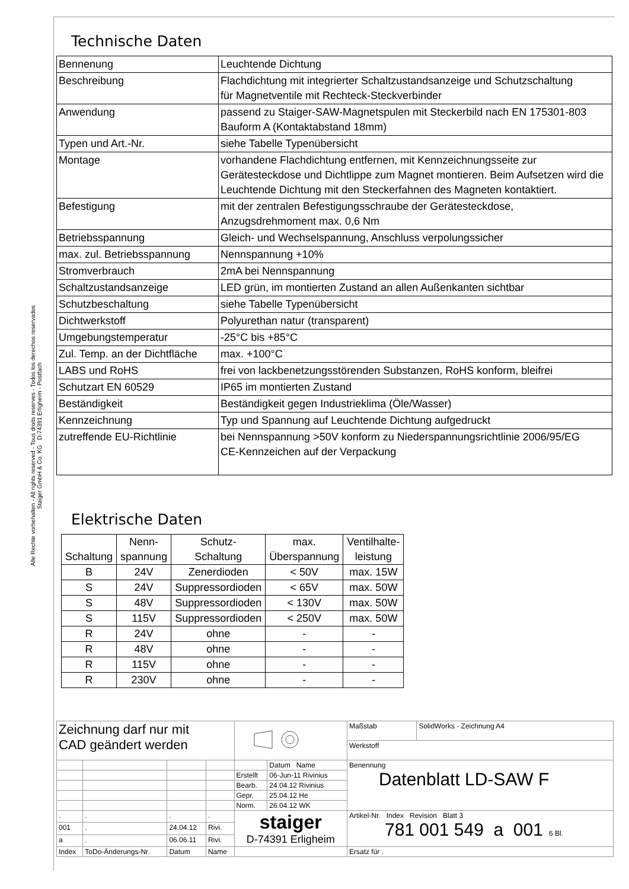Alle Rechte vorbehalten - All rights reserved - Tous droits reserves - Todos los derechos reservados
Staiger GmbH & Co. KG D-74391 Erligheim - Postfach
Technische Daten
| Bennenung | Leuchtende Dichtung |
| Beschreibung | Flachdichtung mit integrierter Schaltzustandsanzeige und Schutzschaltung für Magnetventile mit Rechteck-Steckverbinder |
| Anwendung | passend zu Staiger-SAW-Magnetspulen mit Steckerbild nach EN 175301-803 Bauform A (Kontaktabstand 18mm) |
| Typen und Art.-Nr. | siehe Tabelle Typenübersicht |
| Montage | vorhandene Flachdichtung entfernen, mit Kennzeichnungsseite zur Gerätesteckdose und Dichtlippe zum Magnet montieren. Beim Aufsetzen wird die Leuchtende Dichtung mit den Steckerfahnen des Magneten kontaktiert. |
| Befestigung | mit der zentralen Befestigungsschraube der Gerätesteckdose, Anzugsdrehmoment max. 0,6 Nm |
| Betriebsspannung | Gleich- und Wechselspannung, Anschluss verpolungssicher |
| max. zul. Betriebsspannung | Nennspannung +10% |
| Stromverbrauch | 2mA bei Nennspannung |
| Schaltzustandsanzeige | LED grün, im montierten Zustand an allen Außenkanten sichtbar |
| Schutzbeschaltung | siehe Tabelle Typenübersicht |
| Dichtwerkstoff | Polyurethan natur (transparent) |
| Umgebungstemperatur | -25°C bis +85°C |
| Zul. Temp. an der Dichtfläche | max. +100°C |
| LABS und RoHS | frei von lackbenetzungsstörenden Substanzen, RoHS konform, bleifrei |
| Schutzart EN 60529 | IP65 im montierten Zustand |
| Beständigkeit | Beständigkeit gegen Industrieklima (Öle/Wasser) |
| Kennzeichnung | Typ und Spannung auf Leuchtende Dichtung aufgedruckt |
| zutreffende EU-Richtlinie | bei Nennspannung >50V konform zu Niederspannungsrichtlinie 2006/95/EG CE-Kennzeichen auf der Verpackung |
Elektrische Daten
| Schaltung | Nenn- spannung | Schutz- Schaltung | max. Überspannung | Ventilhalte- leistung |
| --- | --- | --- | --- | --- |
| B | 24V | Zenerdioden | < 50V | max. 15W |
| S | 24V | Suppressordioden | < 65V | max. 50W |
| S | 48V | Suppressordioden | < 130V | max. 50W |
| S | 115V | Suppressordioden | < 250V | max. 50W |
| R | 24V | ohne | - | - |
| R | 48V | ohne | - | - |
| R | 115V | ohne | - | - |
| R | 230V | ohne | - | - |
| Zeichnung darf nur mit CAD geändert werden | | | | | | Maßstab | SolidWorks - Zeichnung A4 |
| | | | | | | Werkstoff | |
| | | | | | Datum Name | Benennung Datenblatt LD-SAW F | |
| | | | | Erstellt | 06-Jun-11 Rivinius | | |
| | | | | Bearb. | 24.04.12 Rivinius | | |
| | | | | Gepr. | 25.04.12 He | | |
| | | | | Norm. | 26.04.12 WK | | |
| . | . | . | . | staiger D-74391 Erligheim | | Artikel-Nr. Index Revision Blatt 3 781 001 549 a 001 6 Bl. | |
| 001 | . | 24.04.12 | Rivi. | | | | |
| a | . | 06.06.11 | Rivi. | | | | |
| Index | ToDo-Änderungs-Nr. | Datum | Name | | | Ersatz für . | |